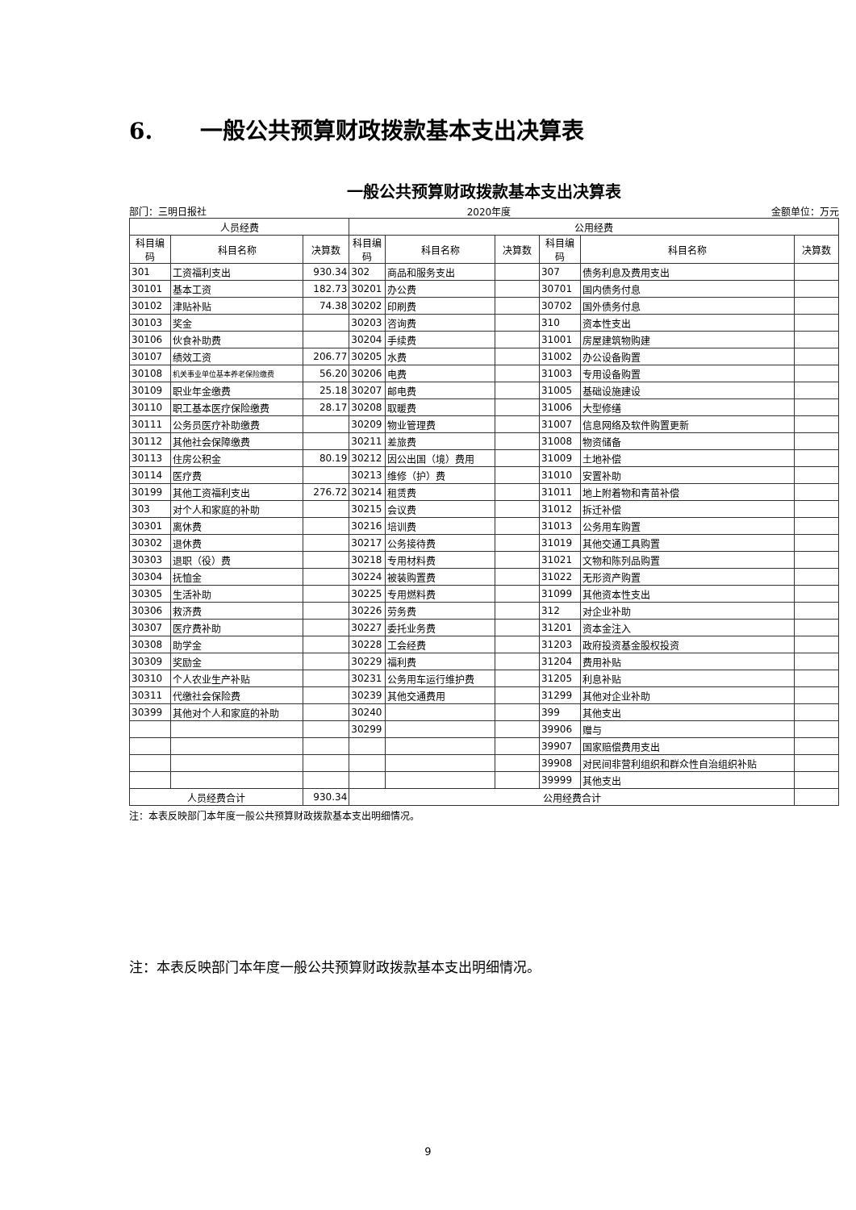6. 一般公共预算财政拨款基本支出决算表
一般公共预算财政拨款基本支出决算表
部门：三明日报社 2020年度 金额单位：万元
| 人员经费 | | | 公用经费 | | | | | |
| --- | --- | --- | --- | --- | --- | --- | --- | --- |
| 科目编码 | 科目名称 | 决算数 | 科目编码 | 科目名称 | 决算数 | 科目编码 | 科目名称 | 决算数 |
| 301 | 工资福利支出 | 930.34 | 302 | 商品和服务支出 | | 307 | 债务利息及费用支出 | |
| 30101 | 基本工资 | 182.73 | 30201 | 办公费 | | 30701 | 国内债务付息 | |
| 30102 | 津贴补贴 | 74.38 | 30202 | 印刷费 | | 30702 | 国外债务付息 | |
| 30103 | 奖金 | | 30203 | 咨询费 | | 310 | 资本性支出 | |
| 30106 | 伙食补助费 | | 30204 | 手续费 | | 31001 | 房屋建筑物购建 | |
| 30107 | 绩效工资 | 206.77 | 30205 | 水费 | | 31002 | 办公设备购置 | |
| 30108 | 机关事业单位基本养老保险缴费 | 56.20 | 30206 | 电费 | | 31003 | 专用设备购置 | |
| 30109 | 职业年金缴费 | 25.18 | 30207 | 邮电费 | | 31005 | 基础设施建设 | |
| 30110 | 职工基本医疗保险缴费 | 28.17 | 30208 | 取暖费 | | 31006 | 大型修缮 | |
| 30111 | 公务员医疗补助缴费 | | 30209 | 物业管理费 | | 31007 | 信息网络及软件购置更新 | |
| 30112 | 其他社会保障缴费 | | 30211 | 差旅费 | | 31008 | 物资储备 | |
| 30113 | 住房公积金 | 80.19 | 30212 | 因公出国（境）费用 | | 31009 | 土地补偿 | |
| 30114 | 医疗费 | | 30213 | 维修（护）费 | | 31010 | 安置补助 | |
| 30199 | 其他工资福利支出 | 276.72 | 30214 | 租赁费 | | 31011 | 地上附着物和青苗补偿 | |
| 303 | 对个人和家庭的补助 | | 30215 | 会议费 | | 31012 | 拆迁补偿 | |
| 30301 | 离休费 | | 30216 | 培训费 | | 31013 | 公务用车购置 | |
| 30302 | 退休费 | | 30217 | 公务接待费 | | 31019 | 其他交通工具购置 | |
| 30303 | 退职（役）费 | | 30218 | 专用材料费 | | 31021 | 文物和陈列品购置 | |
| 30304 | 抚恤金 | | 30224 | 被装购置费 | | 31022 | 无形资产购置 | |
| 30305 | 生活补助 | | 30225 | 专用燃料费 | | 31099 | 其他资本性支出 | |
| 30306 | 救济费 | | 30226 | 劳务费 | | 312 | 对企业补助 | |
| 30307 | 医疗费补助 | | 30227 | 委托业务费 | | 31201 | 资本金注入 | |
| 30308 | 助学金 | | 30228 | 工会经费 | | 31203 | 政府投资基金股权投资 | |
| 30309 | 奖励金 | | 30229 | 福利费 | | 31204 | 费用补贴 | |
| 30310 | 个人农业生产补贴 | | 30231 | 公务用车运行维护费 | | 31205 | 利息补贴 | |
| 30311 | 代缴社会保险费 | | 30239 | 其他交通费用 | | 31299 | 其他对企业补助 | |
| 30399 | 其他对个人和家庭的补助 | | 30240 | | | 399 | 其他支出 | |
| | | | 30299 | | | 39906 | 赠与 | |
| | | | | | | 39907 | 国家赔偿费用支出 | |
| | | | | | | 39908 | 对民间非营利组织和群众性自治组织补贴 | |
| | | | | | | 39999 | 其他支出 | |
| 人员经费合计 | | 930.34 | 公用经费合计 | | | | | |
注：本表反映部门本年度一般公共预算财政拨款基本支出明细情况。
注：本表反映部门本年度一般公共预算财政拨款基本支出明细情况。
9